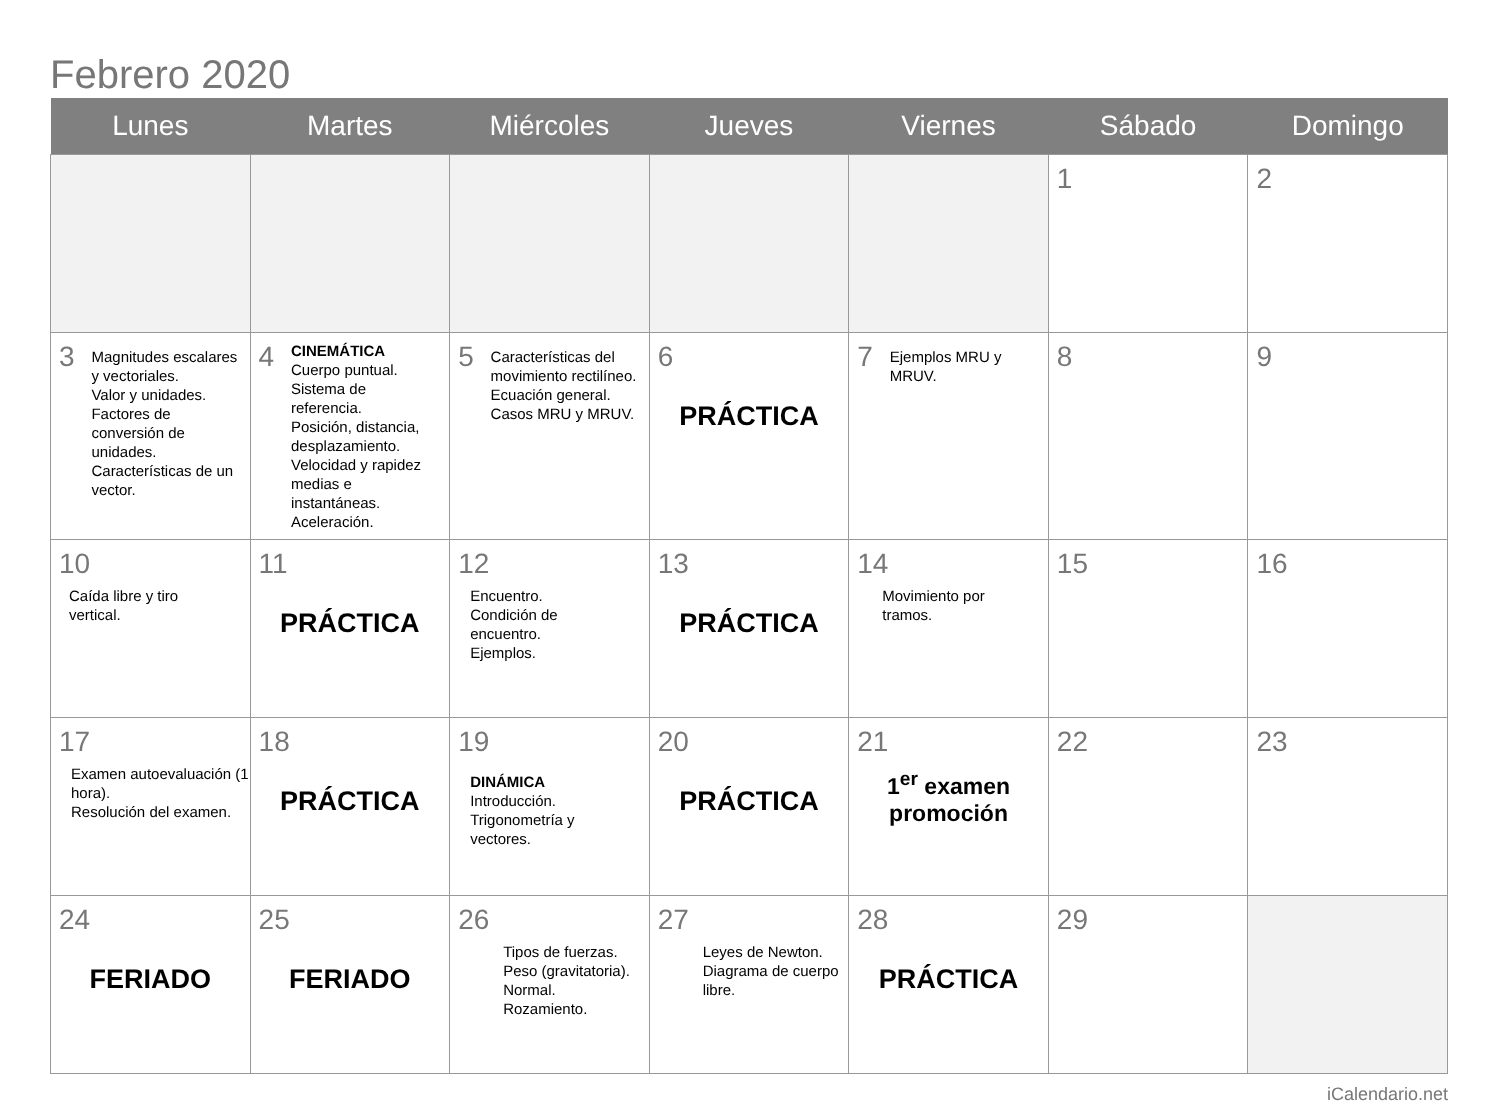Febrero 2020
| Lunes | Martes | Miércoles | Jueves | Viernes | Sábado | Domingo |
| --- | --- | --- | --- | --- | --- | --- |
| | | | | | 1 | 2 |
| 3 Magnitudes escalares y vectoriales. Valor y unidades. Factores de conversión de unidades. Características de un vector. | 4 CINEMÁTICA Cuerpo puntual. Sistema de referencia. Posición, distancia, desplazamiento. Velocidad y rapidez medias e instantáneas. Aceleración. | 5 Características del movimiento rectilíneo. Ecuación general. Casos MRU y MRUV. | 6 PRÁCTICA | 7 Ejemplos MRU y MRUV. | 8 | 9 |
| 10 Caída libre y tiro vertical. | 11 PRÁCTICA | 12 Encuentro. Condición de encuentro. Ejemplos. | 13 PRÁCTICA | 14 Movimiento por tramos. | 15 | 16 |
| 17 Examen autoevaluación (1 hora). Resolución del examen. | 18 PRÁCTICA | 19 DINÁMICA Introducción. Trigonometría y vectores. | 20 PRÁCTICA | 21 1<sup>er</sup> examen promoción | 22 | 23 |
| 24 FERIADO | 25 FERIADO | 26 Tipos de fuerzas. Peso (gravitatoria). Normal. Rozamiento. | 27 Leyes de Newton. Diagrama de cuerpo libre. | 28 PRÁCTICA | 29 | |
iCalendario.net